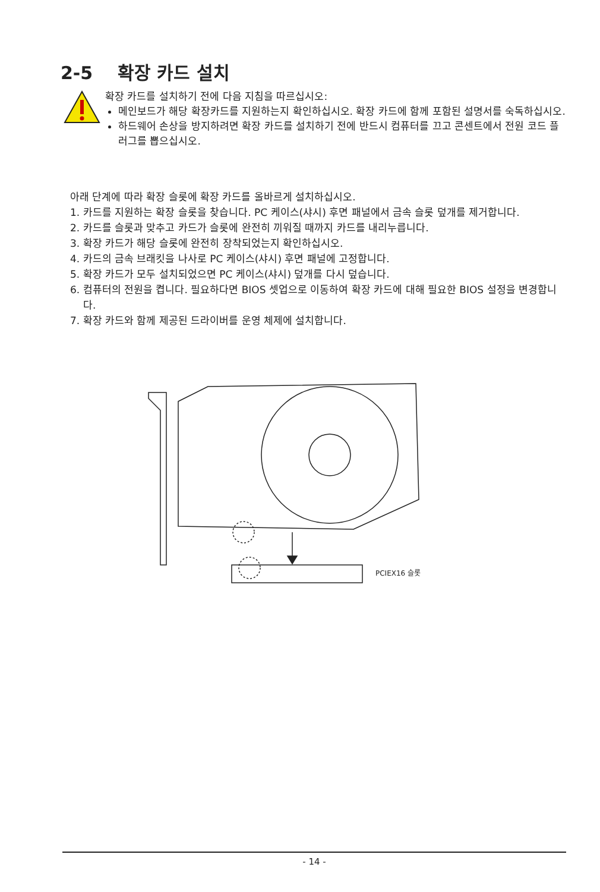2-5 확장 카드 설치
확장 카드를 설치하기 전에 다음 지침을 따르십시오:
메인보드가 해당 확장카드를 지원하는지 확인하십시오. 확장 카드에 함께 포함된 설명서를 숙독하십시오.
하드웨어 손상을 방지하려면 확장 카드를 설치하기 전에 반드시 컴퓨터를 끄고 콘센트에서 전원 코드 플러그를 뽑으십시오.
아래 단계에 따라 확장 슬롯에 확장 카드를 올바르게 설치하십시오.
1. 카드를 지원하는 확장 슬롯을 찾습니다. PC 케이스(샤시) 후면 패널에서 금속 슬롯 덮개를 제거합니다.
2. 카드를 슬롯과 맞추고 카드가 슬롯에 완전히 끼워질 때까지 카드를 내리누릅니다.
3. 확장 카드가 해당 슬롯에 완전히 장착되었는지 확인하십시오.
4. 카드의 금속 브래킷을 나사로 PC 케이스(샤시) 후면 패널에 고정합니다.
5. 확장 카드가 모두 설치되었으면 PC 케이스(샤시) 덮개를 다시 덮습니다.
6. 컴퓨터의 전원을 켭니다. 필요하다면 BIOS 셋업으로 이동하여 확장 카드에 대해 필요한 BIOS 설정을 변경합니다.
7. 확장 카드와 함께 제공된 드라이버를 운영 체제에 설치합니다.
PCIEX16 슬롯
- 14 -